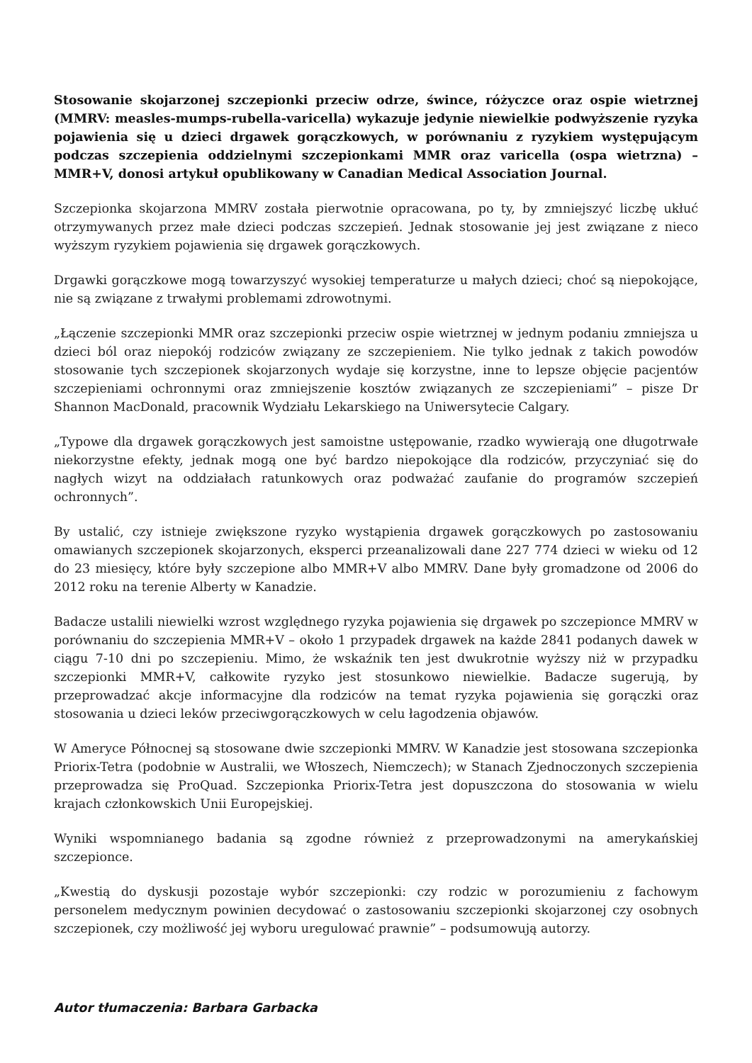Stosowanie skojarzonej szczepionki przeciw odrze, śwince, różyczce oraz ospie wietrznej (MMRV: measles-mumps-rubella-varicella) wykazuje jedynie niewielkie podwyższenie ryzyka pojawienia się u dzieci drgawek gorączkowych, w porównaniu z ryzykiem występującym podczas szczepienia oddzielnymi szczepionkami MMR oraz varicella (ospa wietrzna) – MMR+V, donosi artykuł opublikowany w Canadian Medical Association Journal.
Szczepionka skojarzona MMRV została pierwotnie opracowana, po ty, by zmniejszyć liczbę ukłuć otrzymywanych przez małe dzieci podczas szczepień. Jednak stosowanie jej jest związane z nieco wyższym ryzykiem pojawienia się drgawek gorączkowych.
Drgawki gorączkowe mogą towarzyszyć wysokiej temperaturze u małych dzieci; choć są niepokojące, nie są związane z trwałymi problemami zdrowotnymi.
„Łączenie szczepionki MMR oraz szczepionki przeciw ospie wietrznej w jednym podaniu zmniejsza u dzieci ból oraz niepokój rodziców związany ze szczepieniem. Nie tylko jednak z takich powodów stosowanie tych szczepionek skojarzonych wydaje się korzystne, inne to lepsze objęcie pacjentów szczepieniami ochronnymi oraz zmniejszenie kosztów związanych ze szczepieniami” – pisze Dr Shannon MacDonald, pracownik Wydziału Lekarskiego na Uniwersytecie Calgary.
„Typowe dla drgawek gorączkowych jest samoistne ustępowanie, rzadko wywierają one długotrwałe niekorzystne efekty, jednak mogą one być bardzo niepokojące dla rodziców, przyczyniać się do nagłych wizyt na oddziałach ratunkowych oraz podważać zaufanie do programów szczepień ochronnych”.
By ustalić, czy istnieje zwiększone ryzyko wystąpienia drgawek gorączkowych po zastosowaniu omawianych szczepionek skojarzonych, eksperci przeanalizowali dane 227 774 dzieci w wieku od 12 do 23 miesięcy, które były szczepione albo MMR+V albo MMRV. Dane były gromadzone od 2006 do 2012 roku na terenie Alberty w Kanadzie.
Badacze ustalili niewielki wzrost względnego ryzyka pojawienia się drgawek po szczepionce MMRV w porównaniu do szczepienia MMR+V – około 1 przypadek drgawek na każde 2841 podanych dawek w ciągu 7-10 dni po szczepieniu. Mimo, że wskaźnik ten jest dwukrotnie wyższy niż w przypadku szczepionki MMR+V, całkowite ryzyko jest stosunkowo niewielkie. Badacze sugerują, by przeprowadzać akcje informacyjne dla rodziców na temat ryzyka pojawienia się gorączki oraz stosowania u dzieci leków przeciwgorączkowych w celu łagodzenia objawów.
W Ameryce Północnej są stosowane dwie szczepionki MMRV. W Kanadzie jest stosowana szczepionka Priorix-Tetra (podobnie w Australii, we Włoszech, Niemczech); w Stanach Zjednoczonych szczepienia przeprowadza się ProQuad. Szczepionka Priorix-Tetra jest dopuszczona do stosowania w wielu krajach członkowskich Unii Europejskiej.
Wyniki wspomnianego badania są zgodne również z przeprowadzonymi na amerykańskiej szczepionce.
„Kwestią do dyskusji pozostaje wybór szczepionki: czy rodzic w porozumieniu z fachowym personelem medycznym powinien decydować o zastosowaniu szczepionki skojarzonej czy osobnych szczepionek, czy możliwość jej wyboru uregulować prawnie” – podsumowują autorzy.
Autor tłumaczenia: Barbara Garbacka